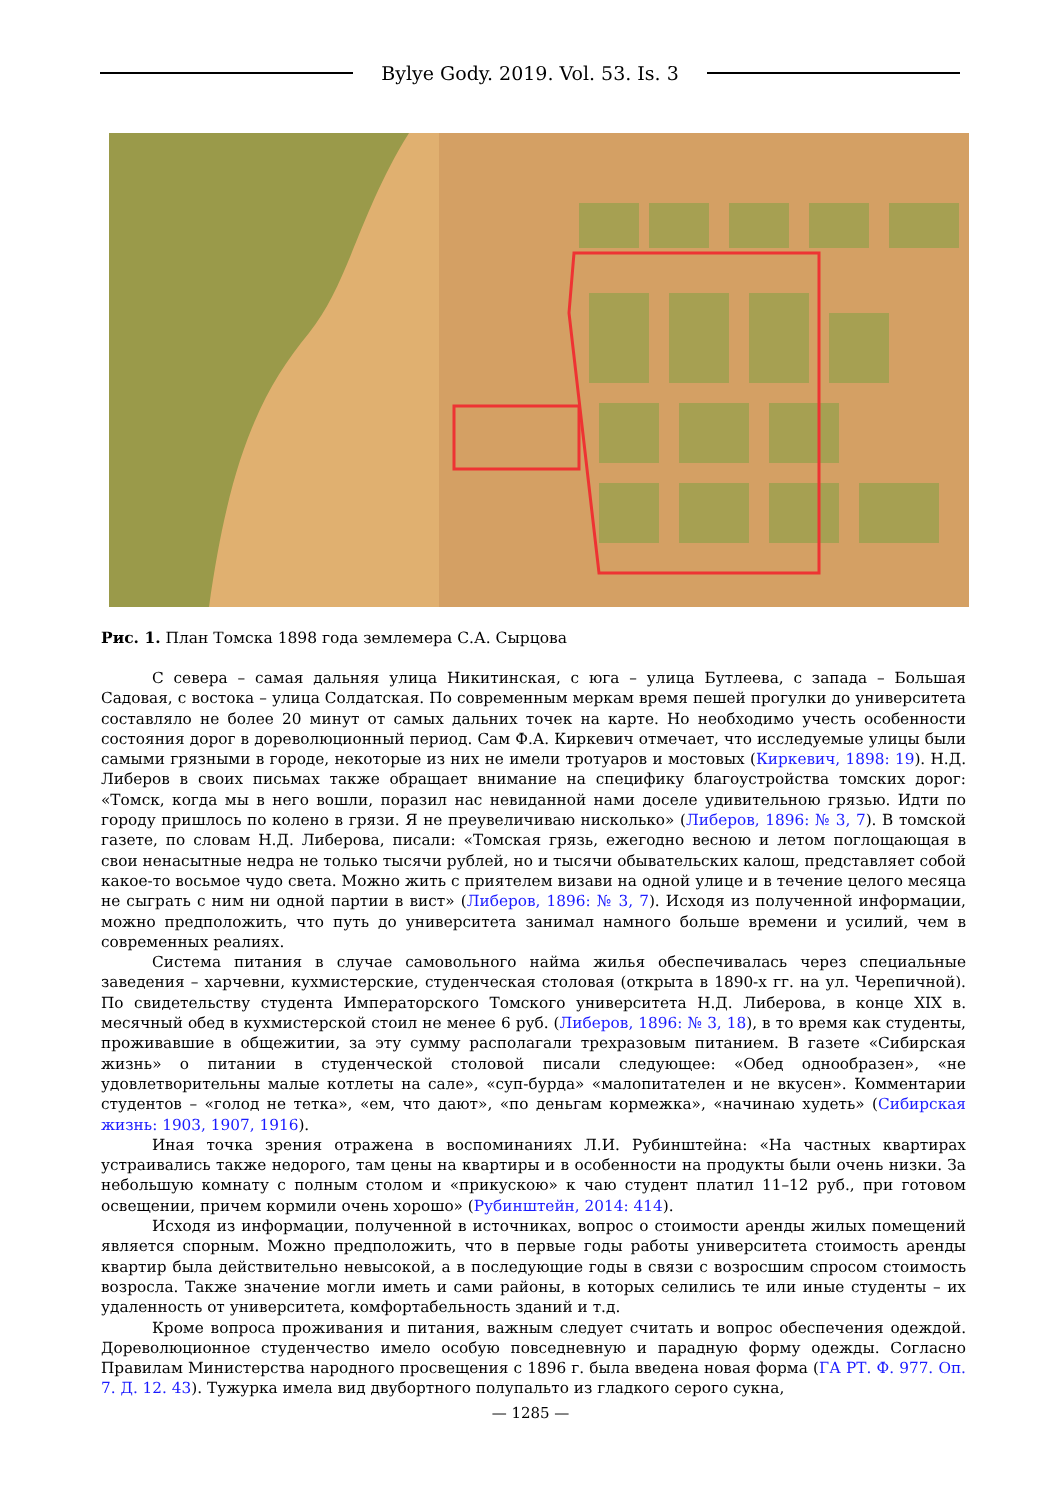Bylye Gody. 2019. Vol. 53. Is. 3
Рис. 1. План Томска 1898 года землемера С.А. Сырцова
С севера – самая дальняя улица Никитинская, с юга – улица Бутлеева, с запада – Большая Садовая, с востока – улица Солдатская. По современным меркам время пешей прогулки до университета составляло не более 20 минут от самых дальних точек на карте. Но необходимо учесть особенности состояния дорог в дореволюционный период. Сам Ф.А. Киркевич отмечает, что исследуемые улицы были самыми грязными в городе, некоторые из них не имели тротуаров и мостовых (Киркевич, 1898: 19). Н.Д. Либеров в своих письмах также обращает внимание на специфику благоустройства томских дорог: «Томск, когда мы в него вошли, поразил нас невиданной нами доселе удивительною грязью. Идти по городу пришлось по колено в грязи. Я не преувеличиваю нисколько» (Либеров, 1896: № 3, 7). В томской газете, по словам Н.Д. Либерова, писали: «Томская грязь, ежегодно весною и летом поглощающая в свои ненасытные недра не только тысячи рублей, но и тысячи обывательских калош, представляет собой какое-то восьмое чудо света. Можно жить с приятелем визави на одной улице и в течение целого месяца не сыграть с ним ни одной партии в вист» (Либеров, 1896: № 3, 7). Исходя из полученной информации, можно предположить, что путь до университета занимал намного больше времени и усилий, чем в современных реалиях.
Система питания в случае самовольного найма жилья обеспечивалась через специальные заведения – харчевни, кухмистерские, студенческая столовая (открыта в 1890-х гг. на ул. Черепичной). По свидетельству студента Императорского Томского университета Н.Д. Либерова, в конце XIX в. месячный обед в кухмистерской стоил не менее 6 руб. (Либеров, 1896: № 3, 18), в то время как студенты, проживавшие в общежитии, за эту сумму располагали трехразовым питанием. В газете «Сибирская жизнь» о питании в студенческой столовой писали следующее: «Обед однообразен», «не удовлетворительны малые котлеты на сале», «суп-бурда» «малопитателен и не вкусен». Комментарии студентов – «голод не тетка», «ем, что дают», «по деньгам кормежка», «начинаю худеть» (Сибирская жизнь: 1903, 1907, 1916).
Иная точка зрения отражена в воспоминаниях Л.И. Рубинштейна: «На частных квартирах устраивались также недорого, там цены на квартиры и в особенности на продукты были очень низки. За небольшую комнату с полным столом и «прикускою» к чаю студент платил 11–12 руб., при готовом освещении, причем кормили очень хорошо» (Рубинштейн, 2014: 414).
Исходя из информации, полученной в источниках, вопрос о стоимости аренды жилых помещений является спорным. Можно предположить, что в первые годы работы университета стоимость аренды квартир была действительно невысокой, а в последующие годы в связи с возросшим спросом стоимость возросла. Также значение могли иметь и сами районы, в которых селились те или иные студенты – их удаленность от университета, комфортабельность зданий и т.д.
Кроме вопроса проживания и питания, важным следует считать и вопрос обеспечения одеждой. Дореволюционное студенчество имело особую повседневную и парадную форму одежды. Согласно Правилам Министерства народного просвещения с 1896 г. была введена новая форма (ГА РТ. Ф. 977. Оп. 7. Д. 12. 43). Тужурка имела вид двубортного полупальто из гладкого серого сукна,
— 1285 —